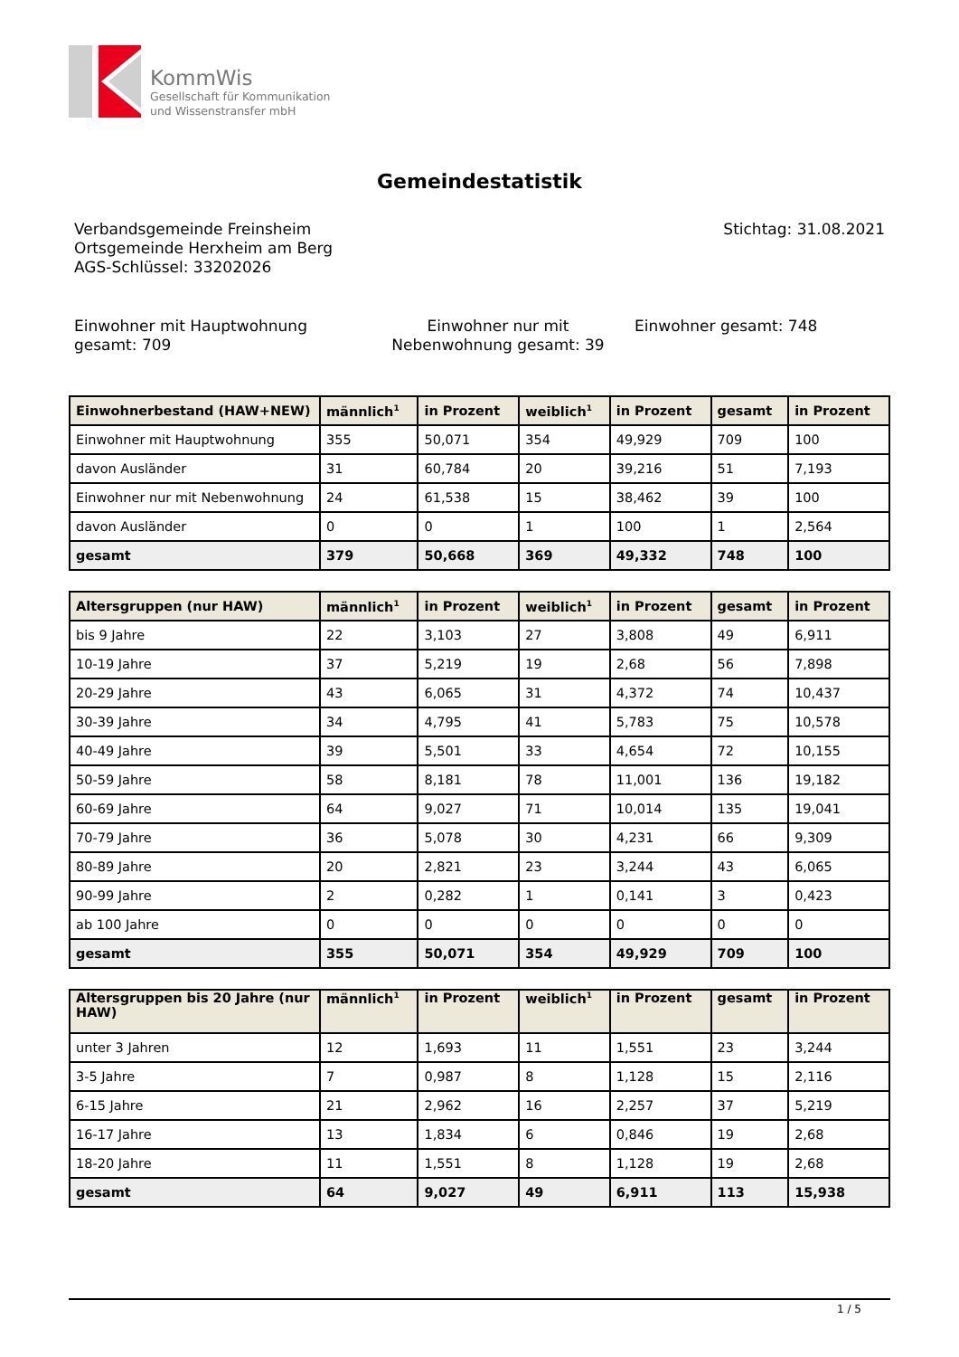KommWis
Gesellschaft für Kommunikation
und Wissenstransfer mbH
Gemeindestatistik
Verbandsgemeinde Freinsheim
Ortsgemeinde Herxheim am Berg
AGS-Schlüssel: 33202026
Stichtag: 31.08.2021
Einwohner mit Hauptwohnung gesamt: 709
Einwohner nur mit Nebenwohnung gesamt: 39
Einwohner gesamt: 748
| Einwohnerbestand (HAW+NEW) | männlich<sup>1</sup> | in Prozent | weiblich<sup>1</sup> | in Prozent | gesamt | in Prozent |
| --- | --- | --- | --- | --- | --- | --- |
| Einwohner mit Hauptwohnung | 355 | 50,071 | 354 | 49,929 | 709 | 100 |
| davon Ausländer | 31 | 60,784 | 20 | 39,216 | 51 | 7,193 |
| Einwohner nur mit Nebenwohnung | 24 | 61,538 | 15 | 38,462 | 39 | 100 |
| davon Ausländer | 0 | 0 | 1 | 100 | 1 | 2,564 |
| gesamt | 379 | 50,668 | 369 | 49,332 | 748 | 100 |
| Altersgruppen (nur HAW) | männlich<sup>1</sup> | in Prozent | weiblich<sup>1</sup> | in Prozent | gesamt | in Prozent |
| --- | --- | --- | --- | --- | --- | --- |
| bis 9 Jahre | 22 | 3,103 | 27 | 3,808 | 49 | 6,911 |
| 10-19 Jahre | 37 | 5,219 | 19 | 2,68 | 56 | 7,898 |
| 20-29 Jahre | 43 | 6,065 | 31 | 4,372 | 74 | 10,437 |
| 30-39 Jahre | 34 | 4,795 | 41 | 5,783 | 75 | 10,578 |
| 40-49 Jahre | 39 | 5,501 | 33 | 4,654 | 72 | 10,155 |
| 50-59 Jahre | 58 | 8,181 | 78 | 11,001 | 136 | 19,182 |
| 60-69 Jahre | 64 | 9,027 | 71 | 10,014 | 135 | 19,041 |
| 70-79 Jahre | 36 | 5,078 | 30 | 4,231 | 66 | 9,309 |
| 80-89 Jahre | 20 | 2,821 | 23 | 3,244 | 43 | 6,065 |
| 90-99 Jahre | 2 | 0,282 | 1 | 0,141 | 3 | 0,423 |
| ab 100 Jahre | 0 | 0 | 0 | 0 | 0 | 0 |
| gesamt | 355 | 50,071 | 354 | 49,929 | 709 | 100 |
| Altersgruppen bis 20 Jahre (nur HAW) | männlich<sup>1</sup> | in Prozent | weiblich<sup>1</sup> | in Prozent | gesamt | in Prozent |
| --- | --- | --- | --- | --- | --- | --- |
| unter 3 Jahren | 12 | 1,693 | 11 | 1,551 | 23 | 3,244 |
| 3-5 Jahre | 7 | 0,987 | 8 | 1,128 | 15 | 2,116 |
| 6-15 Jahre | 21 | 2,962 | 16 | 2,257 | 37 | 5,219 |
| 16-17 Jahre | 13 | 1,834 | 6 | 0,846 | 19 | 2,68 |
| 18-20 Jahre | 11 | 1,551 | 8 | 1,128 | 19 | 2,68 |
| gesamt | 64 | 9,027 | 49 | 6,911 | 113 | 15,938 |
1 / 5